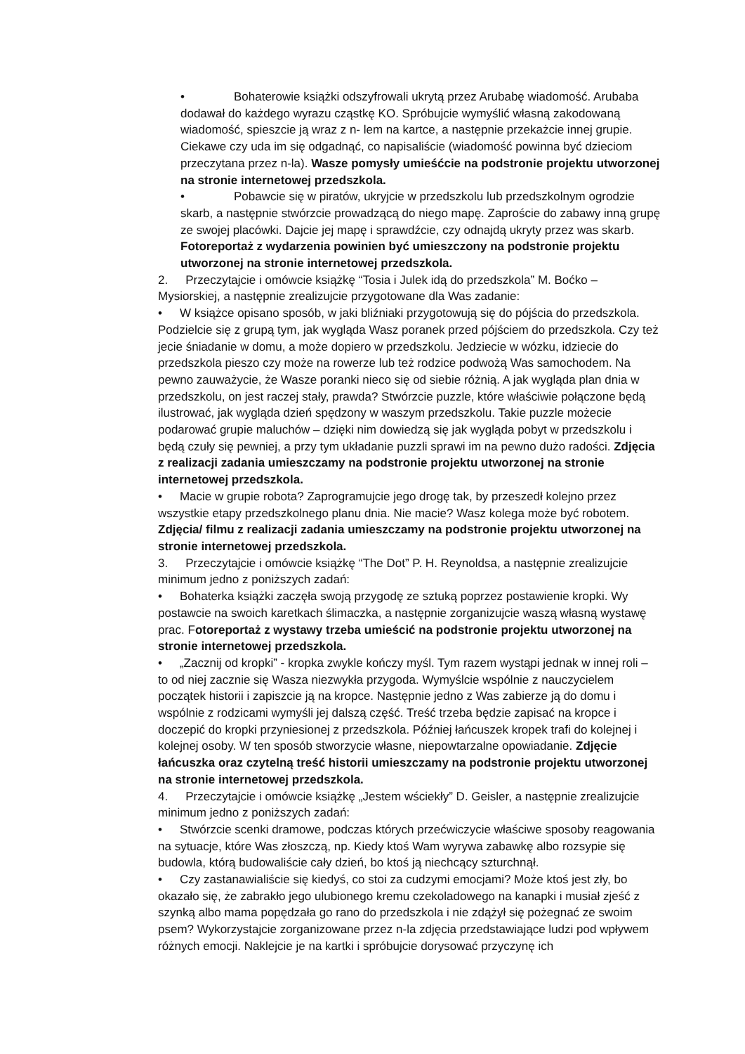• Bohaterowie książki odszyfrowali ukrytą przez Arubabę wiadomość. Arubaba dodawał do każdego wyrazu cząstkę KO. Spróbujcie wymyślić własną zakodowaną wiadomość, spieszcie ją wraz z n- lem na kartce, a następnie przekażcie innej grupie. Ciekawe czy uda im się odgadnąć, co napisaliście (wiadomość powinna być dzieciom przeczytana przez n-la). Wasze pomysły umieśćcie na podstronie projektu utworzonej na stronie internetowej przedszkola.
• Pobawcie się w piratów, ukryjcie w przedszkolu lub przedszkolnym ogrodzie skarb, a następnie stwórzcie prowadzącą do niego mapę. Zaproście do zabawy inną grupę ze swojej placówki. Dajcie jej mapę i sprawdźcie, czy odnajdą ukryty przez was skarb. Fotoreportaż z wydarzenia powinien być umieszczony na podstronie projektu utworzonej na stronie internetowej przedszkola.
2. Przeczytajcie i omówcie książkę “Tosia i Julek idą do przedszkola” M. Boćko – Mysiorskiej, a następnie zrealizujcie przygotowane dla Was zadanie:
• W książce opisano sposób, w jaki bliźniaki przygotowują się do pójścia do przedszkola. Podzielcie się z grupą tym, jak wygląda Wasz poranek przed pójściem do przedszkola. Czy też jecie śniadanie w domu, a może dopiero w przedszkolu. Jedziecie w wózku, idziecie do przedszkola pieszo czy może na rowerze lub też rodzice podwożą Was samochodem. Na pewno zauważycie, że Wasze poranki nieco się od siebie różnią. A jak wygląda plan dnia w przedszkolu, on jest raczej stały, prawda? Stwórzcie puzzle, które właściwie połączone będą ilustrować, jak wygląda dzień spędzony w waszym przedszkolu. Takie puzzle możecie podarować grupie maluchów – dzięki nim dowiedzą się jak wygląda pobyt w przedszkolu i będą czuły się pewniej, a przy tym układanie puzzli sprawi im na pewno dużo radości. Zdjęcia z realizacji zadania umieszczamy na podstronie projektu utworzonej na stronie internetowej przedszkola.
• Macie w grupie robota? Zaprogramujcie jego drogę tak, by przeszedł kolejno przez wszystkie etapy przedszkolnego planu dnia. Nie macie? Wasz kolega może być robotem. Zdjęcia/ filmu z realizacji zadania umieszczamy na podstronie projektu utworzonej na stronie internetowej przedszkola.
3. Przeczytajcie i omówcie książkę “The Dot” P. H. Reynoldsa, a następnie zrealizujcie minimum jedno z poniższych zadań:
• Bohaterka książki zaczęła swoją przygodę ze sztuką poprzez postawienie kropki. Wy postawcie na swoich karetkach ślimaczka, a następnie zorganizujcie waszą własną wystawę prac. Fotoreportaż z wystawy trzeba umieścić na podstronie projektu utworzonej na stronie internetowej przedszkola.
• „Zacznij od kropki” - kropka zwykle kończy myśl. Tym razem wystąpi jednak w innej roli – to od niej zacznie się Wasza niezwykła przygoda. Wymyślcie wspólnie z nauczycielem początek historii i zapiszcie ją na kropce. Następnie jedno z Was zabierze ją do domu i wspólnie z rodzicami wymyśli jej dalszą część. Treść trzeba będzie zapisać na kropce i doczepić do kropki przyniesionej z przedszkola. Później łańcuszek kropek trafi do kolejnej i kolejnej osoby. W ten sposób stworzycie własne, niepowtarzalne opowiadanie. Zdjęcie łańcuszka oraz czytelną treść historii umieszczamy na podstronie projektu utworzonej na stronie internetowej przedszkola.
4. Przeczytajcie i omówcie książkę „Jestem wściekły” D. Geisler, a następnie zrealizujcie minimum jedno z poniższych zadań:
• Stwórzcie scenki dramowe, podczas których przećwiczycie właściwe sposoby reagowania na sytuacje, które Was złoszczą, np. Kiedy ktoś Wam wyrywa zabawkę albo rozsypie się budowla, którą budowaliście cały dzień, bo ktoś ją niechcący szturchnął.
• Czy zastanawialiście się kiedyś, co stoi za cudzymi emocjami? Może ktoś jest zły, bo okazało się, że zabrakło jego ulubionego kremu czekoladowego na kanapki i musiał zjeść z szynką albo mama popędzała go rano do przedszkola i nie zdążył się pożegnać ze swoim psem? Wykorzystajcie zorganizowane przez n-la zdjęcia przedstawiające ludzi pod wpływem różnych emocji. Naklejcie je na kartki i spróbujcie dorysować przyczynę ich